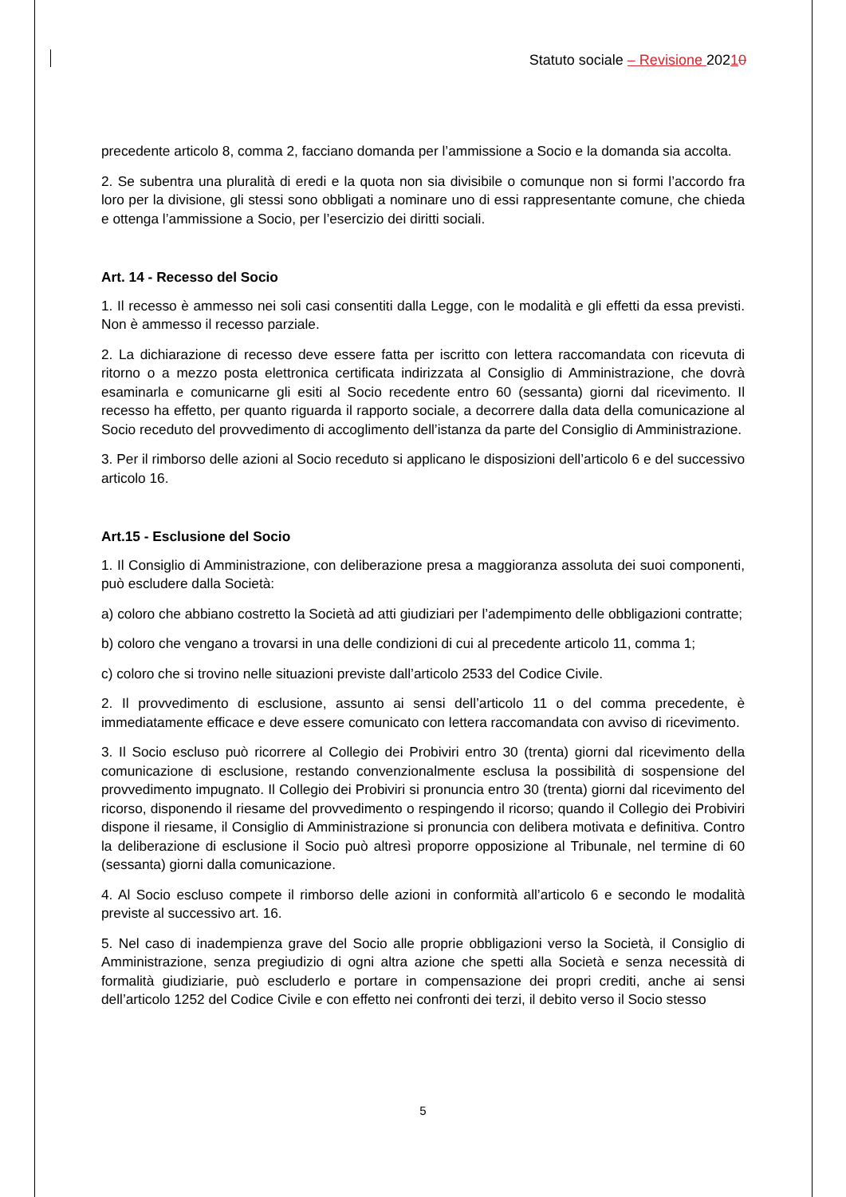Statuto sociale – Revisione 20210
precedente articolo 8, comma 2, facciano domanda per l’ammissione a Socio e la domanda sia accolta.
2. Se subentra una pluralità di eredi e la quota non sia divisibile o comunque non si formi l’accordo fra loro per la divisione, gli stessi sono obbligati a nominare uno di essi rappresentante comune, che chieda e ottenga l’ammissione a Socio, per l’esercizio dei diritti sociali.
Art. 14 - Recesso del Socio
1. Il recesso è ammesso nei soli casi consentiti dalla Legge, con le modalità e gli effetti da essa previsti. Non è ammesso il recesso parziale.
2. La dichiarazione di recesso deve essere fatta per iscritto con lettera raccomandata con ricevuta di ritorno o a mezzo posta elettronica certificata indirizzata al Consiglio di Amministrazione, che dovrà esaminarla e comunicarne gli esiti al Socio recedente entro 60 (sessanta) giorni dal ricevimento. Il recesso ha effetto, per quanto riguarda il rapporto sociale, a decorrere dalla data della comunicazione al Socio receduto del provvedimento di accoglimento dell’istanza da parte del Consiglio di Amministrazione.
3. Per il rimborso delle azioni al Socio receduto si applicano le disposizioni dell’articolo 6 e del successivo articolo 16.
Art.15 - Esclusione del Socio
1. Il Consiglio di Amministrazione, con deliberazione presa a maggioranza assoluta dei suoi componenti, può escludere dalla Società:
a) coloro che abbiano costretto la Società ad atti giudiziari per l’adempimento delle obbligazioni contratte;
b) coloro che vengano a trovarsi in una delle condizioni di cui al precedente articolo 11, comma 1;
c) coloro che si trovino nelle situazioni previste dall’articolo 2533 del Codice Civile.
2. Il provvedimento di esclusione, assunto ai sensi dell’articolo 11 o del comma precedente, è immediatamente efficace e deve essere comunicato con lettera raccomandata con avviso di ricevimento.
3. Il Socio escluso può ricorrere al Collegio dei Probiviri entro 30 (trenta) giorni dal ricevimento della comunicazione di esclusione, restando convenzionalmente esclusa la possibilità di sospensione del provvedimento impugnato. Il Collegio dei Probiviri si pronuncia entro 30 (trenta) giorni dal ricevimento del ricorso, disponendo il riesame del provvedimento o respingendo il ricorso; quando il Collegio dei Probiviri dispone il riesame, il Consiglio di Amministrazione si pronuncia con delibera motivata e definitiva. Contro la deliberazione di esclusione il Socio può altresì proporre opposizione al Tribunale, nel termine di 60 (sessanta) giorni dalla comunicazione.
4. Al Socio escluso compete il rimborso delle azioni in conformità all’articolo 6 e secondo le modalità previste al successivo art. 16.
5. Nel caso di inadempienza grave del Socio alle proprie obbligazioni verso la Società, il Consiglio di Amministrazione, senza pregiudizio di ogni altra azione che spetti alla Società e senza necessità di formalità giudiziarie, può escluderlo e portare in compensazione dei propri crediti, anche ai sensi dell’articolo 1252 del Codice Civile e con effetto nei confronti dei terzi, il debito verso il Socio stesso
5